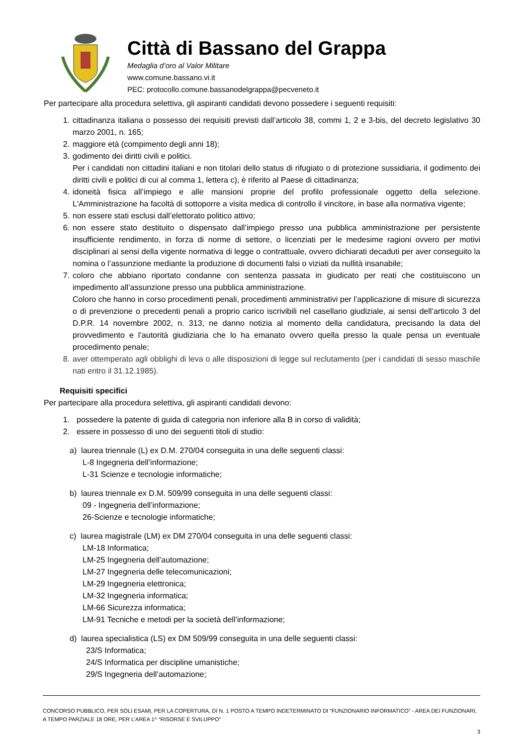Città di Bassano del Grappa
Medaglia d’oro al Valor Militare
www.comune.bassano.vi.it
PEC: protocollo.comune.bassanodelgrappa@pecveneto.it
Per partecipare alla procedura selettiva, gli aspiranti candidati devono possedere i seguenti requisiti:
1. cittadinanza italiana o possesso dei requisiti previsti dall’articolo 38, commi 1, 2 e 3-bis, del decreto legislativo 30 marzo 2001, n. 165;
2. maggiore età (compimento degli anni 18);
3. godimento dei diritti civili e politici.
Per i candidati non cittadini italiani e non titolari dello status di rifugiato o di protezione sussidiaria, il godimento dei diritti civili e politici di cui al comma 1, lettera c), è riferito al Paese di cittadinanza;
4. idoneità fisica all’impiego e alle mansioni proprie del profilo professionale oggetto della selezione. L'Amministrazione ha facoltà di sottoporre a visita medica di controllo il vincitore, in base alla normativa vigente;
5. non essere stati esclusi dall’elettorato politico attivo;
6. non essere stato destituito o dispensato dall’impiego presso una pubblica amministrazione per persistente insufficiente rendimento, in forza di norme di settore, o licenziati per le medesime ragioni ovvero per motivi disciplinari ai sensi della vigente normativa di legge o contrattuale, ovvero dichiarati decaduti per aver conseguito la nomina o l’assunzione mediante la produzione di documenti falsi o viziati da nullità insanabile;
7. coloro che abbiano riportato condanne con sentenza passata in giudicato per reati che costituiscono un impedimento all’assunzione presso una pubblica amministrazione.
Coloro che hanno in corso procedimenti penali, procedimenti amministrativi per l’applicazione di misure di sicurezza o di prevenzione o precedenti penali a proprio carico iscrivibili nel casellario giudiziale, ai sensi dell’articolo 3 del D.P.R. 14 novembre 2002, n. 313, ne danno notizia al momento della candidatura, precisando la data del provvedimento e l’autorità giudiziaria che lo ha emanato ovvero quella presso la quale pensa un eventuale procedimento penale;
8. aver ottemperato agli obblighi di leva o alle disposizioni di legge sul reclutamento (per i candidati di sesso maschile nati entro il 31.12.1985).
Requisiti specifici
Per partecipare alla procedura selettiva, gli aspiranti candidati devono:
1. possedere la patente di guida di categoria non inferiore alla B in corso di validità;
2. essere in possesso di uno dei seguenti titoli di studio:
a) laurea triennale (L) ex D.M. 270/04 conseguita in una delle seguenti classi:
L-8 Ingegneria dell’informazione;
L-31 Scienze e tecnologie informatiche;
b) laurea triennale ex D.M. 509/99 conseguita in una delle seguenti classi:
09 - Ingegneria dell’informazione;
26-Scienze e tecnologie informatiche;
c) laurea magistrale (LM) ex DM 270/04 conseguita in una delle seguenti classi:
LM-18 Informatica;
LM-25 Ingegneria dell’automazione;
LM-27 Ingegneria delle telecomunicazioni;
LM-29 Ingegneria elettronica;
LM-32 Ingegneria informatica;
LM-66 Sicurezza informatica;
LM-91 Tecniche e metodi per la società dell’informazione;
d) laurea specialistica (LS) ex DM 509/99 conseguita in una delle seguenti classi:
23/S Informatica;
24/S Informatica per discipline umanistiche;
29/S Ingegneria dell’automazione;
CONCORSO PUBBLICO, PER SOLI ESAMI, PER LA COPERTURA, DI N. 1 POSTO A TEMPO INDETERMINATO DI “FUNZIONARIO INFORMATICO” - AREA DEI FUNZIONARI, A TEMPO PARZIALE 18 ORE, PER L’AREA 1^ “RISORSE E SVILUPPO”
3